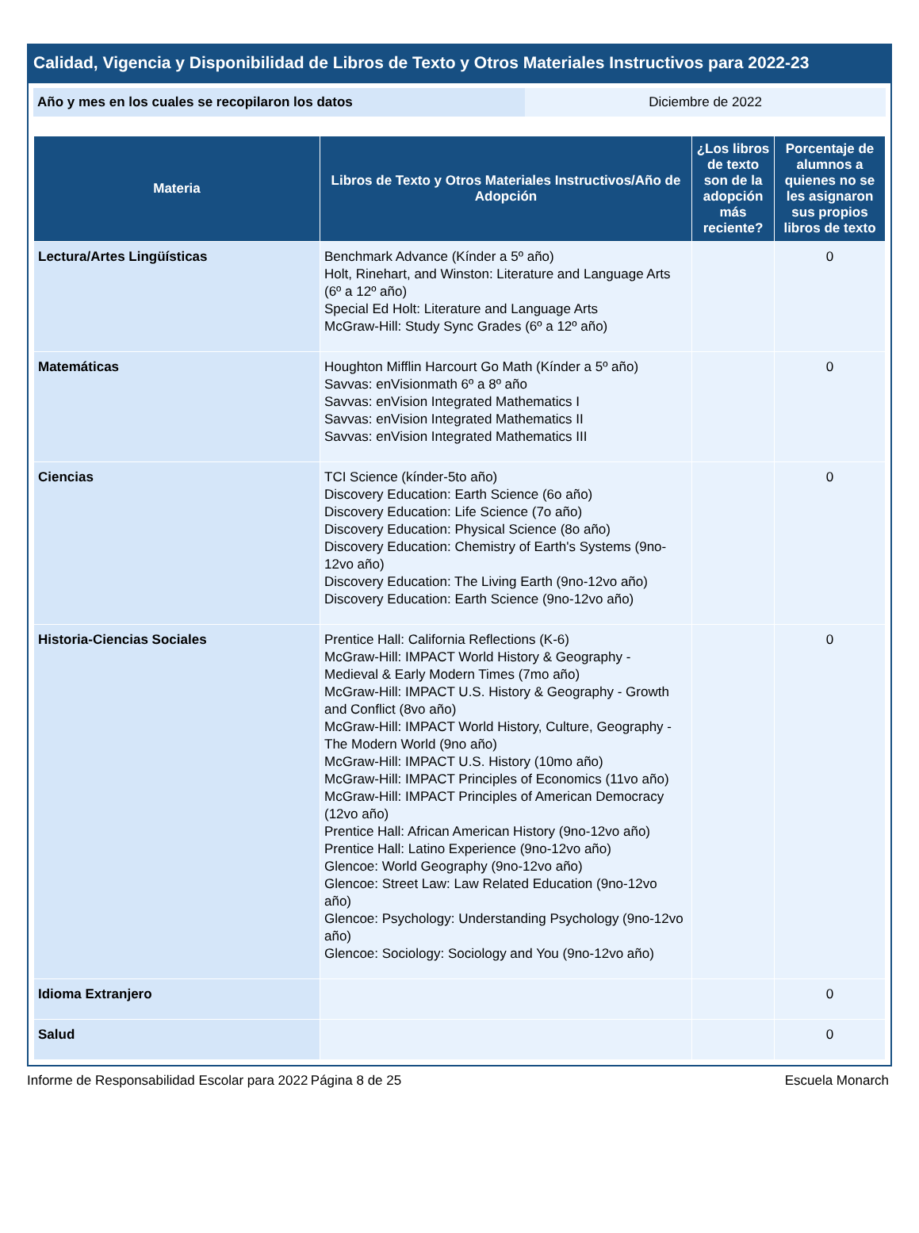Calidad, Vigencia y Disponibilidad de Libros de Texto y Otros Materiales Instructivos para 2022-23
| Año y mes en los cuales se recopilaron los datos | Diciembre de 2022 |
| Materia | Libros de Texto y Otros Materiales Instructivos/Año de Adopción | ¿Los libros de texto son de la adopción más reciente? | Porcentaje de alumnos a quienes no se les asignaron sus propios libros de texto |
| --- | --- | --- | --- |
| Lectura/Artes Lingüísticas | Benchmark Advance (Kínder a 5º año) Holt, Rinehart, and Winston: Literature and Language Arts (6º a 12º año) Special Ed Holt: Literature and Language Arts McGraw-Hill: Study Sync Grades (6º a 12º año) | | 0 |
| Matemáticas | Houghton Mifflin Harcourt Go Math (Kínder a 5º año) Savvas: enVisionmath 6º a 8º año Savvas: enVision Integrated Mathematics I Savvas: enVision Integrated Mathematics II Savvas: enVision Integrated Mathematics III | | 0 |
| Ciencias | TCI Science (kínder-5to año) Discovery Education: Earth Science (6o año) Discovery Education: Life Science (7o año) Discovery Education: Physical Science (8o año) Discovery Education: Chemistry of Earth's Systems (9no-12vo año) Discovery Education: The Living Earth (9no-12vo año) Discovery Education: Earth Science (9no-12vo año) | | 0 |
| Historia-Ciencias Sociales | Prentice Hall: California Reflections (K-6) McGraw-Hill: IMPACT World History & Geography - Medieval & Early Modern Times (7mo año) McGraw-Hill: IMPACT U.S. History & Geography - Growth and Conflict (8vo año) McGraw-Hill: IMPACT World History, Culture, Geography - The Modern World (9no año) McGraw-Hill: IMPACT U.S. History (10mo año) McGraw-Hill: IMPACT Principles of Economics (11vo año) McGraw-Hill: IMPACT Principles of American Democracy (12vo año) Prentice Hall: African American History (9no-12vo año) Prentice Hall: Latino Experience (9no-12vo año) Glencoe: World Geography (9no-12vo año) Glencoe: Street Law: Law Related Education (9no-12vo año) Glencoe: Psychology: Understanding Psychology (9no-12vo año) Glencoe: Sociology: Sociology and You (9no-12vo año) | | 0 |
| Idioma Extranjero | | | 0 |
| Salud | | | 0 |
Informe de Responsabilidad Escolar para 2022 Página 8 de 25 Escuela Monarch